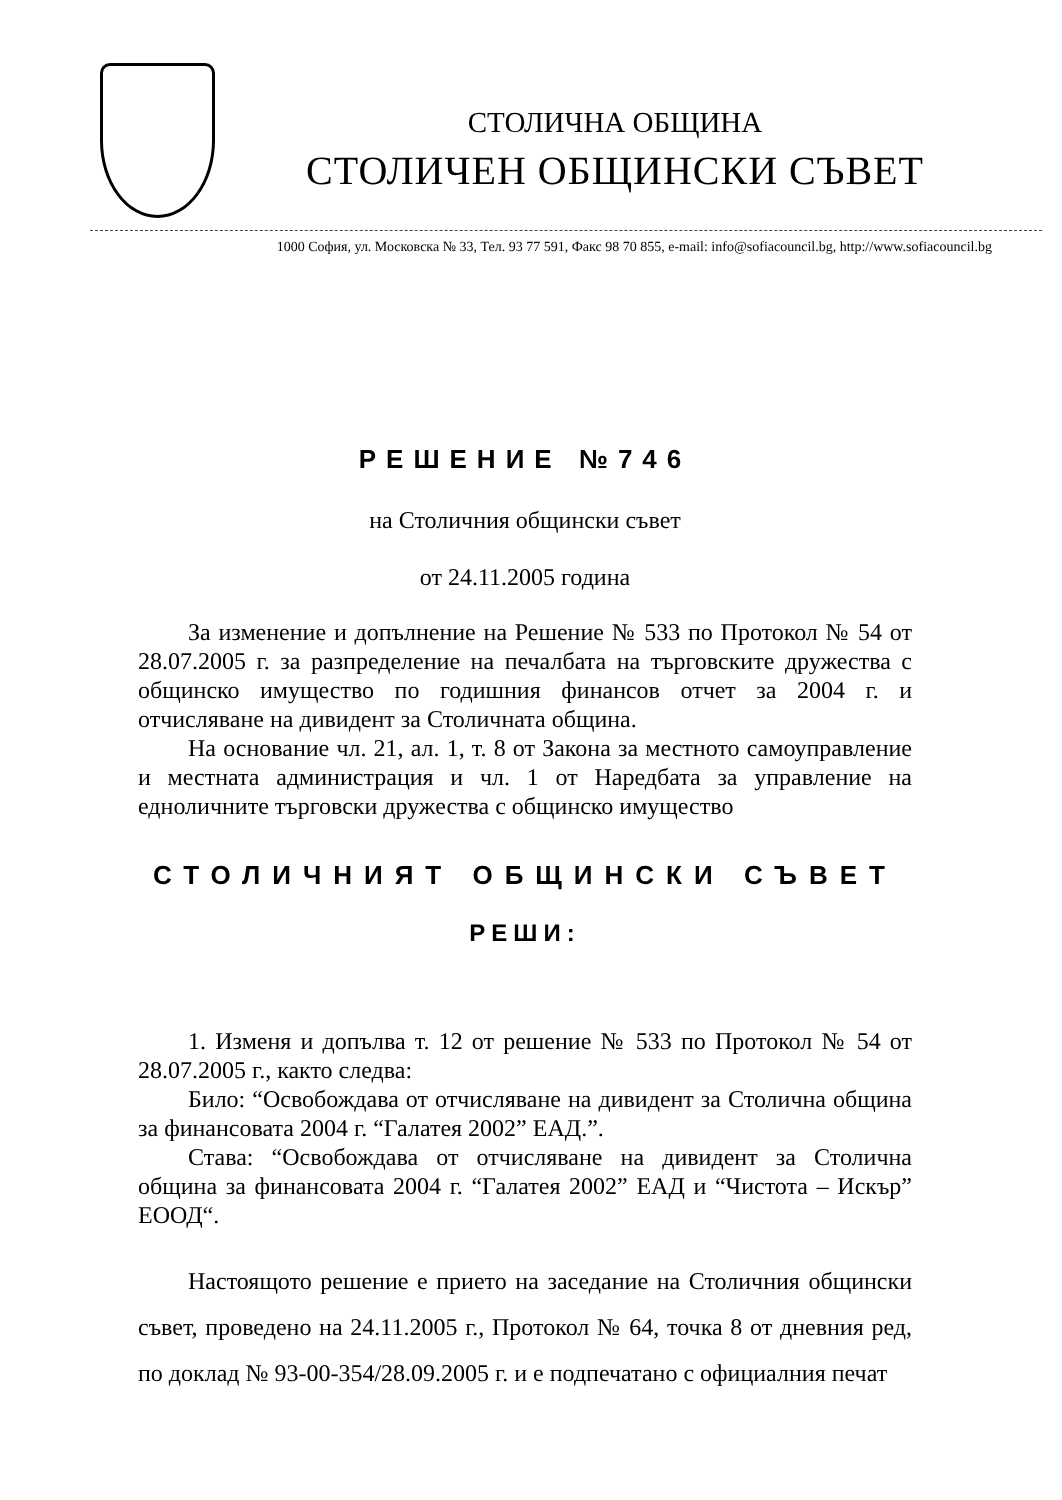СТОЛИЧНА ОБЩИНА
СТОЛИЧЕН ОБЩИНСКИ СЪВЕТ
1000 София, ул. Московска № 33, Тел. 93 77 591, Факс 98 70 855, e-mail: info@sofiacouncil.bg, http://www.sofiacouncil.bg
РЕШЕНИЕ №746
на Столичния общински съвет
от 24.11.2005 година
За изменение и допълнение на Решение № 533 по Протокол № 54 от 28.07.2005 г. за разпределение на печалбата на търговските дружества с общинско имущество по годишния финансов отчет за 2004 г. и отчисляване на дивидент за Столичната община.
На основание чл. 21, ал. 1, т. 8 от Закона за местното самоуправление и местната администрация и чл. 1 от Наредбата за управление на едноличните търговски дружества с общинско имущество
СТОЛИЧНИЯТ ОБЩИНСКИ СЪВЕТ
РЕШИ:
1. Изменя и допълва т. 12 от решение № 533 по Протокол № 54 от 28.07.2005 г., както следва:
Било: “Освобождава от отчисляване на дивидент за Столична община за финансовата 2004 г. “Галатея 2002” ЕАД.”.
Става: “Освобождава от отчисляване на дивидент за Столична община за финансовата 2004 г. “Галатея 2002” ЕАД и “Чистота – Искър” ЕООД“.
Настоящото решение е прието на заседание на Столичния общински съвет, проведено на 24.11.2005 г., Протокол № 64, точка 8 от дневния ред, по доклад № 93-00-354/28.09.2005 г. и е подпечатано с официалния печат